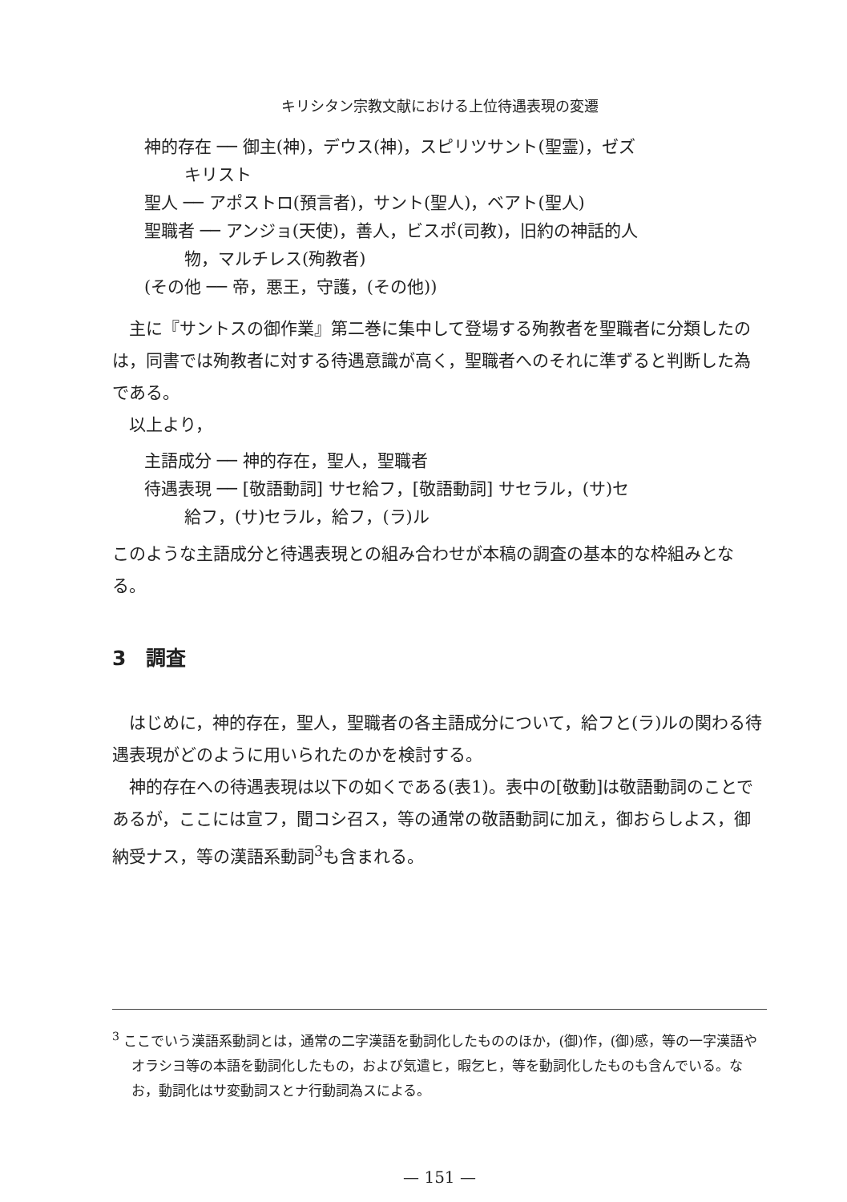キリシタン宗教文献における上位待遇表現の変遷
神的存在 ── 御主(神)，デウス(神)，スピリツサント(聖霊)，ゼズ
キリスト
聖人 ── アポストロ(預言者)，サント(聖人)，ベアト(聖人)
聖職者 ── アンジョ(天使)，善人，ビスポ(司教)，旧約の神話的人
物，マルチレス(殉教者)
(その他 ── 帝，悪王，守護，(その他))
主に『サントスの御作業』第二巻に集中して登場する殉教者を聖職者に分類したのは，同書では殉教者に対する待遇意識が高く，聖職者へのそれに準ずると判断した為である。
以上より，
主語成分 ── 神的存在，聖人，聖職者
待遇表現 ── [敬語動詞] サセ給フ，[敬語動詞] サセラル，(サ)セ
給フ，(サ)セラル，給フ，(ラ)ル
このような主語成分と待遇表現との組み合わせが本稿の調査の基本的な枠組みとなる。
3　調査
はじめに，神的存在，聖人，聖職者の各主語成分について，給フと(ラ)ルの関わる待遇表現がどのように用いられたのかを検討する。
神的存在への待遇表現は以下の如くである(表1)。表中の[敬動]は敬語動詞のことであるが，ここには宣フ，聞コシ召ス，等の通常の敬語動詞に加え，御おらしよス，御納受ナス，等の漢語系動詞<sup>3</sup>も含まれる。
<sup>3</sup> ここでいう漢語系動詞とは，通常の二字漢語を動詞化したもののほか，(御)作，(御)感，等の一字漢語やオラシヨ等の本語を動詞化したもの，および気遣ヒ，暇乞ヒ，等を動詞化したものも含んでいる。なお，動詞化はサ変動詞スとナ行動詞為スによる。
— 151 —